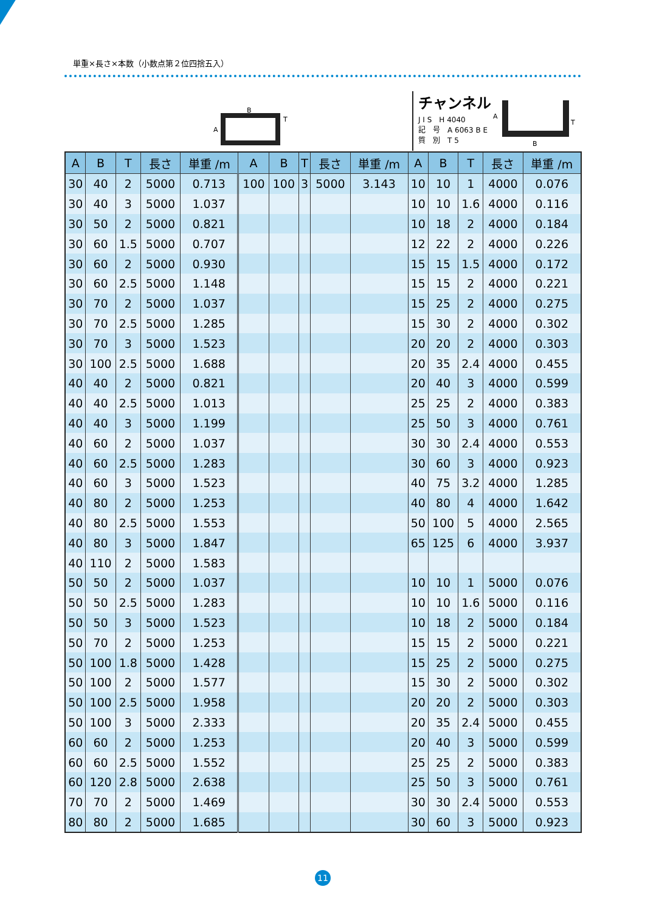単重×長さ×本数（小数点第２位四捨五入）
B
A
T
チャンネル
J I S　H 4040
記　号　A 6063 B E
質　別　T 5
A
T
B
| A | B | T | 長さ | 単重 /m | A | B | T | 長さ | 単重 /m | A | B | T | 長さ | 単重 /m |
| --- | --- | --- | --- | --- | --- | --- | --- | --- | --- | --- | --- | --- | --- | --- |
| 30 | 40 | 2 | 5000 | 0.713 | 100 | 100 | 3 | 5000 | 3.143 | 10 | 10 | 1 | 4000 | 0.076 |
| 30 | 40 | 3 | 5000 | 1.037 | | | | | | 10 | 10 | 1.6 | 4000 | 0.116 |
| 30 | 50 | 2 | 5000 | 0.821 | | | | | | 10 | 18 | 2 | 4000 | 0.184 |
| 30 | 60 | 1.5 | 5000 | 0.707 | | | | | | 12 | 22 | 2 | 4000 | 0.226 |
| 30 | 60 | 2 | 5000 | 0.930 | | | | | | 15 | 15 | 1.5 | 4000 | 0.172 |
| 30 | 60 | 2.5 | 5000 | 1.148 | | | | | | 15 | 15 | 2 | 4000 | 0.221 |
| 30 | 70 | 2 | 5000 | 1.037 | | | | | | 15 | 25 | 2 | 4000 | 0.275 |
| 30 | 70 | 2.5 | 5000 | 1.285 | | | | | | 15 | 30 | 2 | 4000 | 0.302 |
| 30 | 70 | 3 | 5000 | 1.523 | | | | | | 20 | 20 | 2 | 4000 | 0.303 |
| 30 | 100 | 2.5 | 5000 | 1.688 | | | | | | 20 | 35 | 2.4 | 4000 | 0.455 |
| 40 | 40 | 2 | 5000 | 0.821 | | | | | | 20 | 40 | 3 | 4000 | 0.599 |
| 40 | 40 | 2.5 | 5000 | 1.013 | | | | | | 25 | 25 | 2 | 4000 | 0.383 |
| 40 | 40 | 3 | 5000 | 1.199 | | | | | | 25 | 50 | 3 | 4000 | 0.761 |
| 40 | 60 | 2 | 5000 | 1.037 | | | | | | 30 | 30 | 2.4 | 4000 | 0.553 |
| 40 | 60 | 2.5 | 5000 | 1.283 | | | | | | 30 | 60 | 3 | 4000 | 0.923 |
| 40 | 60 | 3 | 5000 | 1.523 | | | | | | 40 | 75 | 3.2 | 4000 | 1.285 |
| 40 | 80 | 2 | 5000 | 1.253 | | | | | | 40 | 80 | 4 | 4000 | 1.642 |
| 40 | 80 | 2.5 | 5000 | 1.553 | | | | | | 50 | 100 | 5 | 4000 | 2.565 |
| 40 | 80 | 3 | 5000 | 1.847 | | | | | | 65 | 125 | 6 | 4000 | 3.937 |
| 40 | 110 | 2 | 5000 | 1.583 | | | | | | | | | | |
| 50 | 50 | 2 | 5000 | 1.037 | | | | | | 10 | 10 | 1 | 5000 | 0.076 |
| 50 | 50 | 2.5 | 5000 | 1.283 | | | | | | 10 | 10 | 1.6 | 5000 | 0.116 |
| 50 | 50 | 3 | 5000 | 1.523 | | | | | | 10 | 18 | 2 | 5000 | 0.184 |
| 50 | 70 | 2 | 5000 | 1.253 | | | | | | 15 | 15 | 2 | 5000 | 0.221 |
| 50 | 100 | 1.8 | 5000 | 1.428 | | | | | | 15 | 25 | 2 | 5000 | 0.275 |
| 50 | 100 | 2 | 5000 | 1.577 | | | | | | 15 | 30 | 2 | 5000 | 0.302 |
| 50 | 100 | 2.5 | 5000 | 1.958 | | | | | | 20 | 20 | 2 | 5000 | 0.303 |
| 50 | 100 | 3 | 5000 | 2.333 | | | | | | 20 | 35 | 2.4 | 5000 | 0.455 |
| 60 | 60 | 2 | 5000 | 1.253 | | | | | | 20 | 40 | 3 | 5000 | 0.599 |
| 60 | 60 | 2.5 | 5000 | 1.552 | | | | | | 25 | 25 | 2 | 5000 | 0.383 |
| 60 | 120 | 2.8 | 5000 | 2.638 | | | | | | 25 | 50 | 3 | 5000 | 0.761 |
| 70 | 70 | 2 | 5000 | 1.469 | | | | | | 30 | 30 | 2.4 | 5000 | 0.553 |
| 80 | 80 | 2 | 5000 | 1.685 | | | | | | 30 | 60 | 3 | 5000 | 0.923 |
11